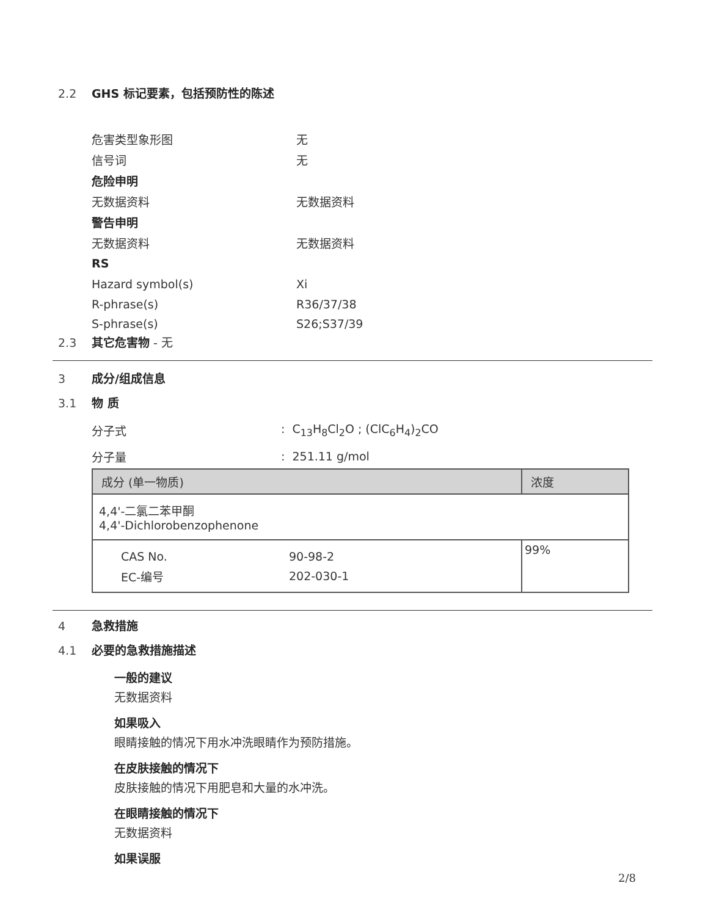2.2 GHS 标记要素，包括预防性的陈述
危害类型象形图 无
信号词 无
危险申明
无数据资料 无数据资料
警告申明
无数据资料 无数据资料
RS
Hazard symbol(s) Xi
R-phrase(s) R36/37/38
S-phrase(s) S26;S37/39
2.3 其它危害物 - 无
3 成分/组成信息
3.1 物 质
分子式: C<sub>13</sub>H<sub>8</sub>Cl<sub>2</sub>O ; (ClC<sub>6</sub>H<sub>4</sub>)<sub>2</sub>CO
分子量: 251.11 g/mol
| 成分 (单一物质) | 浓度 |
| --- | --- |
| 4,4'-二氯二苯甲酮 4,4'-Dichlorobenzophenone | |
| CAS No. 90-98-2 EC-编号 202-030-1 | 99% |
4 急救措施
4.1 必要的急救措施描述
一般的建议
无数据资料
如果吸入
眼睛接触的情况下用水冲洗眼睛作为预防措施。
在皮肤接触的情况下
皮肤接触的情况下用肥皂和大量的水冲洗。
在眼睛接触的情况下
无数据资料
如果误服
2/8